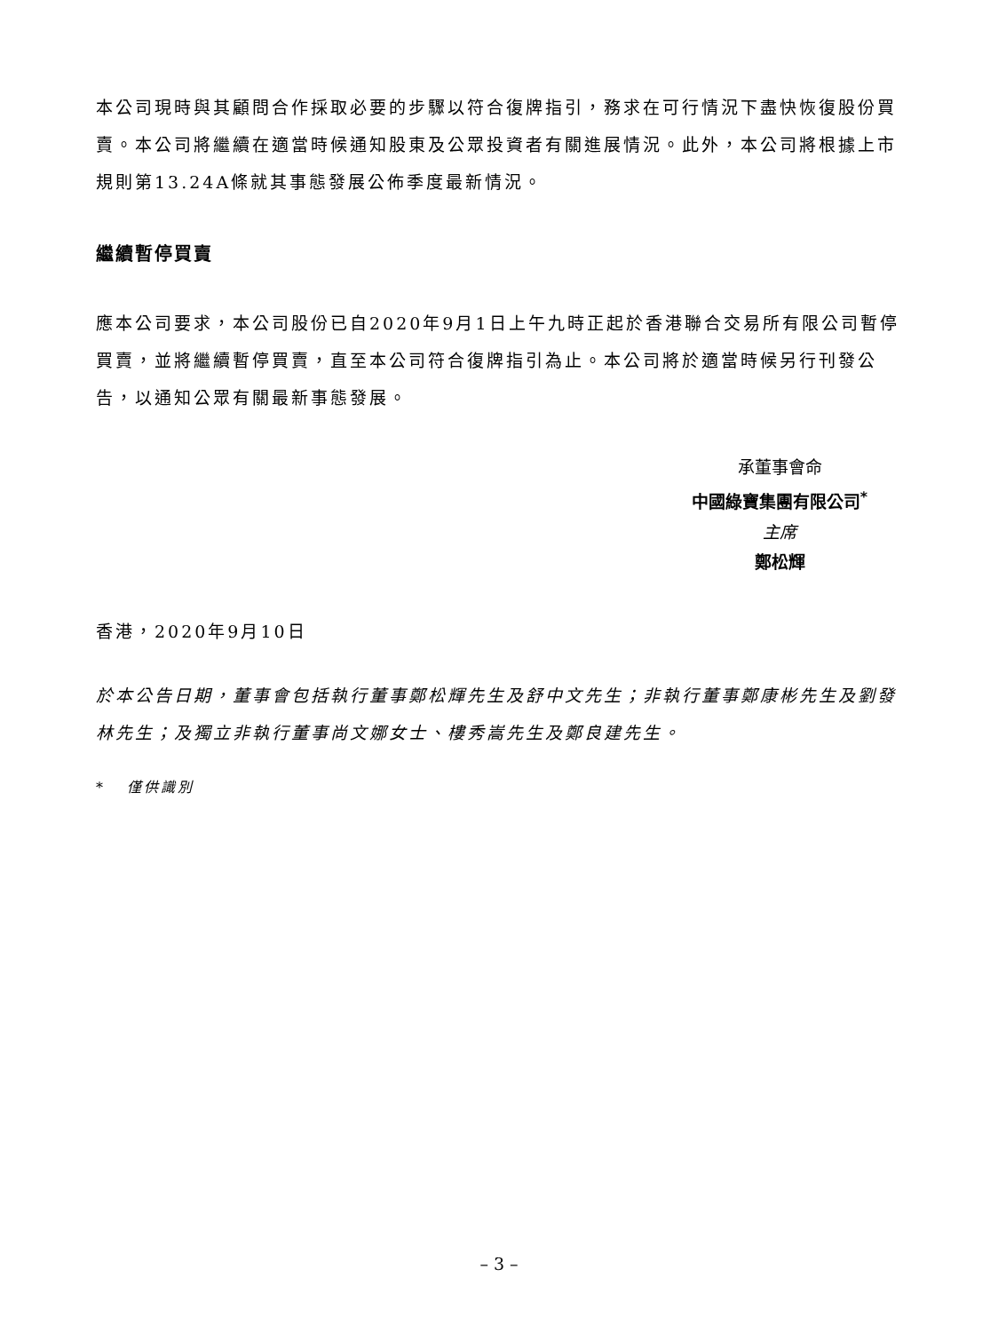本公司現時與其顧問合作採取必要的步驟以符合復牌指引，務求在可行情況下盡快恢復股份買賣。本公司將繼續在適當時候通知股東及公眾投資者有關進展情況。此外，本公司將根據上市規則第13.24A條就其事態發展公佈季度最新情況。
繼續暫停買賣
應本公司要求，本公司股份已自2020年9月1日上午九時正起於香港聯合交易所有限公司暫停買賣，並將繼續暫停買賣，直至本公司符合復牌指引為止。本公司將於適當時候另行刊發公告，以通知公眾有關最新事態發展。
承董事會命
中國綠寶集團有限公司<sup>*</sup>
主席
鄭松輝
香港，2020年9月10日
於本公告日期，董事會包括執行董事鄭松輝先生及舒中文先生；非執行董事鄭康彬先生及劉發林先生；及獨立非執行董事尚文娜女士、樓秀嵩先生及鄭良建先生。
* 僅供識別
– 3 –